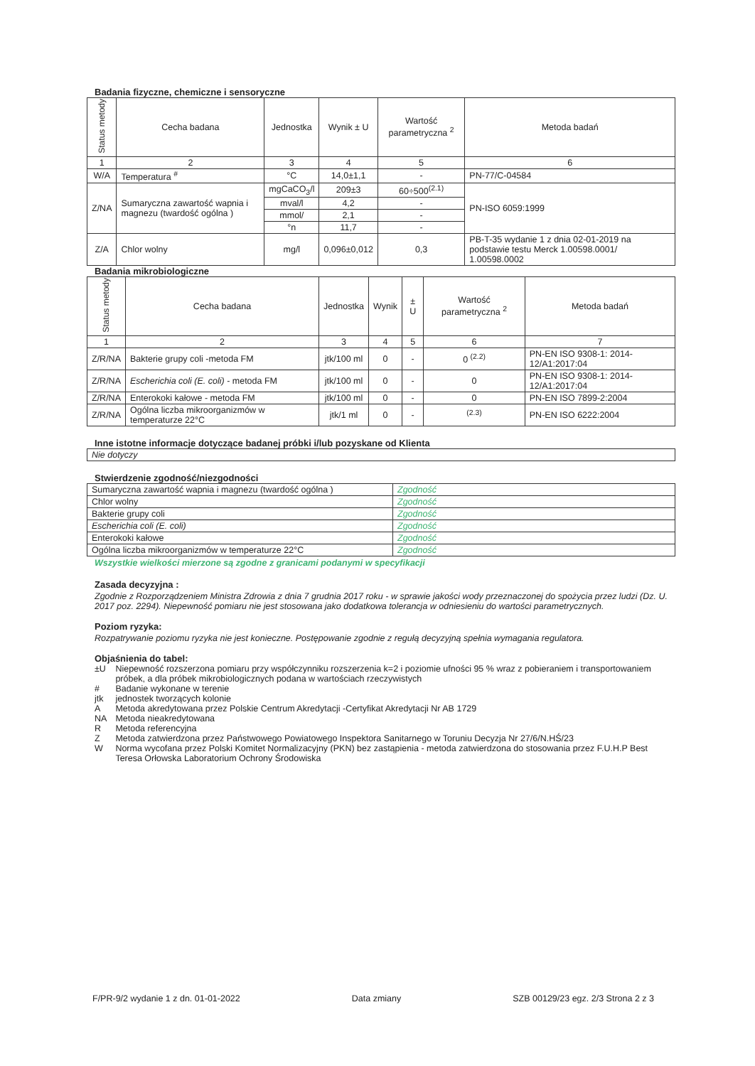Badania fizyczne, chemiczne i sensoryczne
| Status metody | Cecha badana | Jednostka | Wynik ± U | Wartość parametryczna <sup>2</sup> | Metoda badań |
| --- | --- | --- | --- | --- | --- |
| 1 | 2 | 3 | 4 | 5 | 6 |
| W/A | Temperatura <sup>#</sup> | °C | 14,0±1,1 | - | PN-77/C-04584 |
| Z/NA | Sumaryczna zawartość wapnia i magnezu (twardość ogólna ) | mgCaCO<sub>3</sub>/l | 209±3 | 60÷500<sup>(2.1)</sup> | PN-ISO 6059:1999 |
| | | mval/l | 4,2 | - | |
| | | mmol/ | 2,1 | - | |
| | | °n | 11,7 | - | |
| Z/A | Chlor wolny | mg/l | 0,096±0,012 | 0,3 | PB-T-35 wydanie 1 z dnia 02-01-2019 na podstawie testu Merck 1.00598.0001/ 1.00598.0002 |
Badania mikrobiologiczne
| Status metody | Cecha badana | Jednostka | Wynik | ± U | Wartość parametryczna <sup>2</sup> | Metoda badań |
| --- | --- | --- | --- | --- | --- | --- |
| 1 | 2 | 3 | 4 | 5 | 6 | 7 |
| Z/R/NA | Bakterie grupy coli -metoda FM | jtk/100 ml | 0 | - | 0 <sup>(2.2)</sup> | PN-EN ISO 9308-1: 2014-12/A1:2017:04 |
| Z/R/NA | Escherichia coli (E. coli) - metoda FM | jtk/100 ml | 0 | - | 0 | PN-EN ISO 9308-1: 2014-12/A1:2017:04 |
| Z/R/NA | Enterokoki kałowe - metoda FM | jtk/100 ml | 0 | - | 0 | PN-EN ISO 7899-2:2004 |
| Z/R/NA | Ogólna liczba mikroorganizmów w temperaturze 22°C | jtk/1 ml | 0 | - | <sup>(2.3)</sup> | PN-EN ISO 6222:2004 |
Inne istotne informacje dotyczące badanej próbki i/lub pozyskane od Klienta
| Nie dotyczy |
Stwierdzenie zgodność/niezgodności
| Sumaryczna zawartość wapnia i magnezu (twardość ogólna ) | Zgodność |
| Chlor wolny | Zgodność |
| Bakterie grupy coli | Zgodność |
| Escherichia coli (E. coli) | Zgodność |
| Enterokoki kałowe | Zgodność |
| Ogólna liczba mikroorganizmów w temperaturze 22°C | Zgodność |
Wszystkie wielkości mierzone są zgodne z granicami podanymi w specyfikacji
Zasada decyzyjna :
Zgodnie z Rozporządzeniem Ministra Zdrowia z dnia 7 grudnia 2017 roku - w sprawie jakości wody przeznaczonej do spożycia przez ludzi (Dz. U. 2017 poz. 2294). Niepewność pomiaru nie jest stosowana jako dodatkowa tolerancja w odniesieniu do wartości parametrycznych.
Poziom ryzyka:
Rozpatrywanie poziomu ryzyka nie jest konieczne. Postępowanie zgodnie z regułą decyzyjną spełnia wymagania regulatora.
Objaśnienia do tabel:
| ±U | Niepewność rozszerzona pomiaru przy współczynniku rozszerzenia k=2 i poziomie ufności 95 % wraz z pobieraniem i transportowaniem próbek, a dla próbek mikrobiologicznych podana w wartościach rzeczywistych |
| # | Badanie wykonane w terenie |
| jtk | jednostek tworzących kolonie |
| A | Metoda akredytowana przez Polskie Centrum Akredytacji -Certyfikat Akredytacji Nr AB 1729 |
| NA | Metoda nieakredytowana |
| R | Metoda referencyjna |
| Z | Metoda zatwierdzona przez Państwowego Powiatowego Inspektora Sanitarnego w Toruniu Decyzja Nr 27/6/N.HŚ/23 |
| W | Norma wycofana przez Polski Komitet Normalizacyjny (PKN) bez zastąpienia - metoda zatwierdzona do stosowania przez F.U.H.P Best Teresa Orłowska Laboratorium Ochrony Środowiska |
F/PR-9/2 wydanie 1 z dn. 01-01-2022 Data zmiany SZB 00129/23 egz. 2/3 Strona 2 z 3